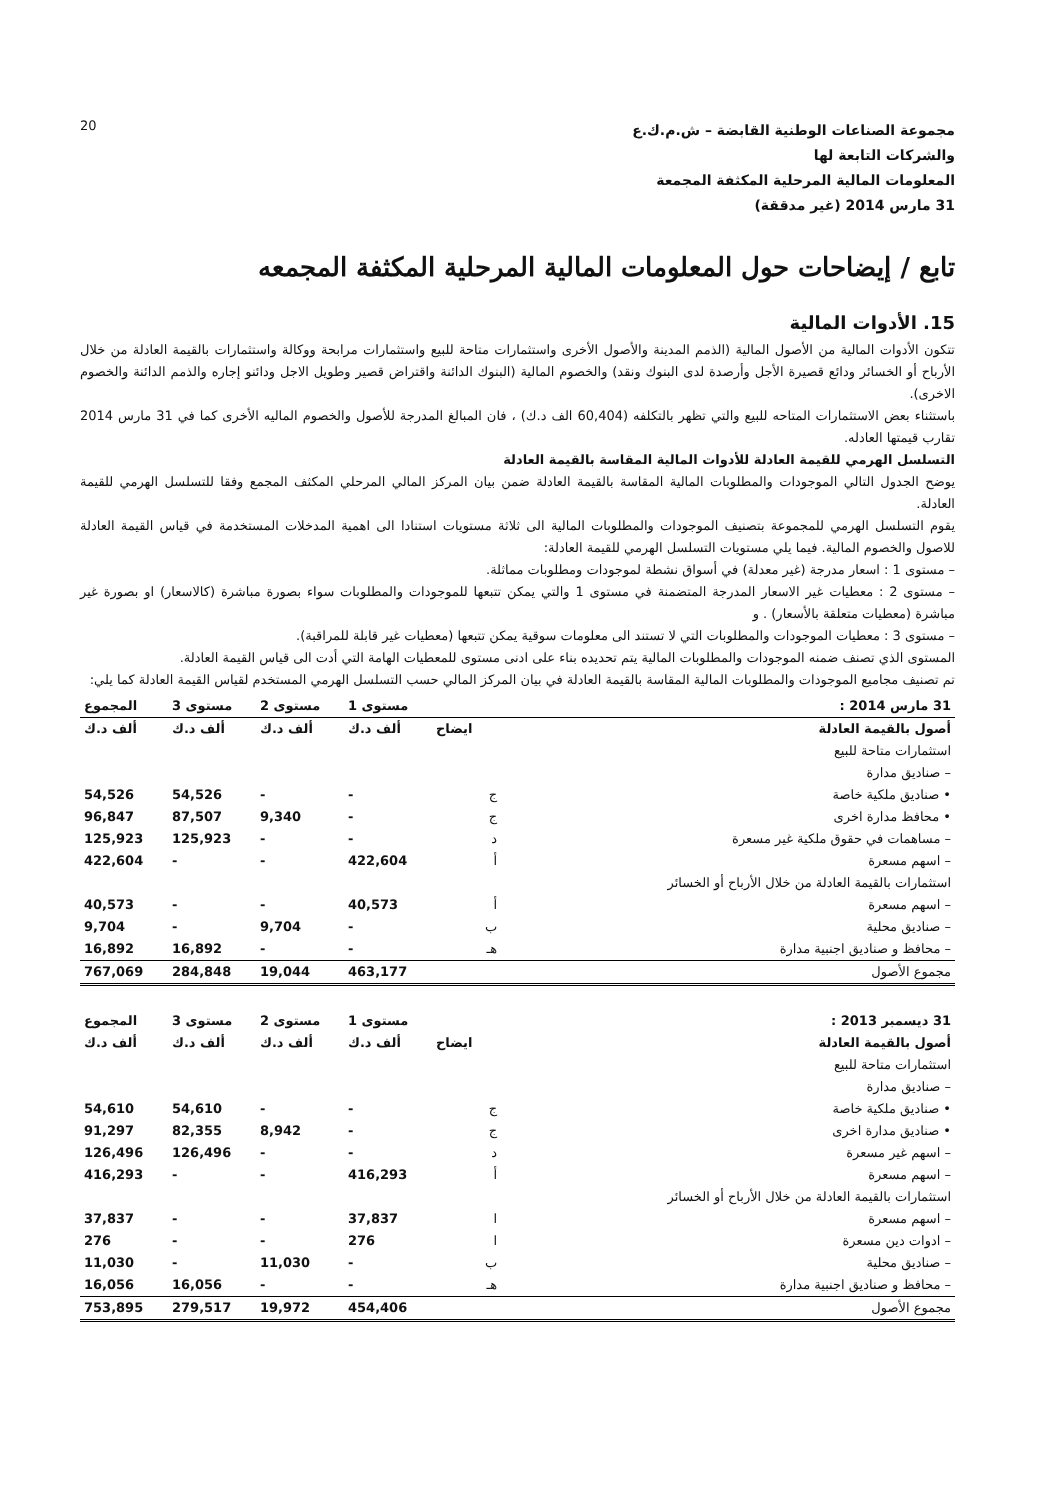20
مجموعة الصناعات الوطنية القابضة – ش.م.ك.ع
والشركات التابعة لها
المعلومات المالية المرحلية المكثفة المجمعة
31 مارس 2014 (غير مدققة)
تابع / إيضاحات حول المعلومات المالية المرحلية المكثفة المجمعه
15. الأدوات المالية
تتكون الأدوات المالية من الأصول المالية (الذمم المدينة والأصول الأخرى واستثمارات متاحة للبيع واستثمارات مرابحة ووكالة واستثمارات بالقيمة العادلة من خلال الأرباح أو الخسائر ودائع قصيرة الأجل وأرصدة لدى البنوك ونقد) والخصوم المالية (البنوك الدائنة واقتراض قصير وطويل الاجل ودائنو إجاره والذمم الدائنة والخصوم الاخرى).
باستثناء بعض الاستثمارات المتاحه للبيع والتي تظهر بالتكلفه (60,404 الف د.ك) ، فان المبالغ المدرجة للأصول والخصوم الماليه الأخرى كما في 31 مارس 2014 تقارب قيمتها العادله.
التسلسل الهرمي للقيمة العادلة للأدوات المالية المقاسة بالقيمة العادلة
يوضح الجدول التالي الموجودات والمطلوبات المالية المقاسة بالقيمة العادلة ضمن بيان المركز المالي المرحلي المكثف المجمع وفقا للتسلسل الهرمي للقيمة العادلة.
يقوم التسلسل الهرمي للمجموعة بتصنيف الموجودات والمطلوبات المالية الى ثلاثة مستويات استنادا الى اهمية المدخلات المستخدمة في قياس القيمة العادلة للاصول والخصوم المالية. فيما يلي مستويات التسلسل الهرمي للقيمة العادلة:
– مستوى 1 : اسعار مدرجة (غير معدلة) في أسواق نشطة لموجودات ومطلوبات مماثلة.
– مستوى 2 : معطيات غير الاسعار المدرجة المتضمنة في مستوى 1 والتي يمكن تتبعها للموجودات والمطلوبات سواء بصورة مباشرة (كالاسعار) او بصورة غير مباشرة (معطيات متعلقة بالأسعار) . و
– مستوى 3 : معطيات الموجودات والمطلوبات التي لا تستند الى معلومات سوقية يمكن تتبعها (معطيات غير قابلة للمراقبة).
المستوى الذي تصنف ضمنه الموجودات والمطلوبات المالية يتم تحديده بناء على ادنى مستوى للمعطيات الهامة التي أدت الى قياس القيمة العادلة.
تم تصنيف مجاميع الموجودات والمطلوبات المالية المقاسة بالقيمة العادلة في بيان المركز المالي حسب التسلسل الهرمي المستخدم لقياس القيمة العادلة كما يلي:
| 31 مارس 2014 : | | مستوى 1 | مستوى 2 | مستوى 3 | المجموع |
| --- | --- | --- | --- | --- | --- |
| أصول بالقيمة العادلة | ايضاح | ألف د.ك | ألف د.ك | ألف د.ك | ألف د.ك |
| استثمارات متاحة للبيع | | | | | |
| – صناديق مدارة | | | | | |
| • صناديق ملكية خاصة | ج | - | - | 54,526 | 54,526 |
| • محافظ مدارة اخرى | ج | - | 9,340 | 87,507 | 96,847 |
| – مساهمات في حقوق ملكية غير مسعرة | د | - | - | 125,923 | 125,923 |
| – اسهم مسعرة | أ | 422,604 | - | - | 422,604 |
| استثمارات بالقيمة العادلة من خلال الأرباح أو الخسائر | | | | | |
| – اسهم مسعرة | أ | 40,573 | - | - | 40,573 |
| – صناديق محلية | ب | - | 9,704 | - | 9,704 |
| – محافظ و صناديق اجنبية مدارة | هـ | - | - | 16,892 | 16,892 |
| مجموع الأصول | | 463,177 | 19,044 | 284,848 | 767,069 |
| 31 ديسمبر 2013 : | | مستوى 1 | مستوى 2 | مستوى 3 | المجموع |
| --- | --- | --- | --- | --- | --- |
| أصول بالقيمة العادلة | ايضاح | ألف د.ك | ألف د.ك | ألف د.ك | ألف د.ك |
| استثمارات متاحة للبيع | | | | | |
| – صناديق مدارة | | | | | |
| • صناديق ملكية خاصة | ج | - | - | 54,610 | 54,610 |
| • صناديق مدارة اخرى | ج | - | 8,942 | 82,355 | 91,297 |
| – اسهم غير مسعرة | د | - | - | 126,496 | 126,496 |
| – اسهم مسعرة | أ | 416,293 | - | - | 416,293 |
| استثمارات بالقيمة العادلة من خلال الأرباح أو الخسائر | | | | | |
| – اسهم مسعرة | ا | 37,837 | - | - | 37,837 |
| – ادوات دين مسعرة | ا | 276 | - | - | 276 |
| – صناديق محلية | ب | - | 11,030 | - | 11,030 |
| – محافظ و صناديق اجنبية مدارة | هـ | - | - | 16,056 | 16,056 |
| مجموع الأصول | | 454,406 | 19,972 | 279,517 | 753,895 |